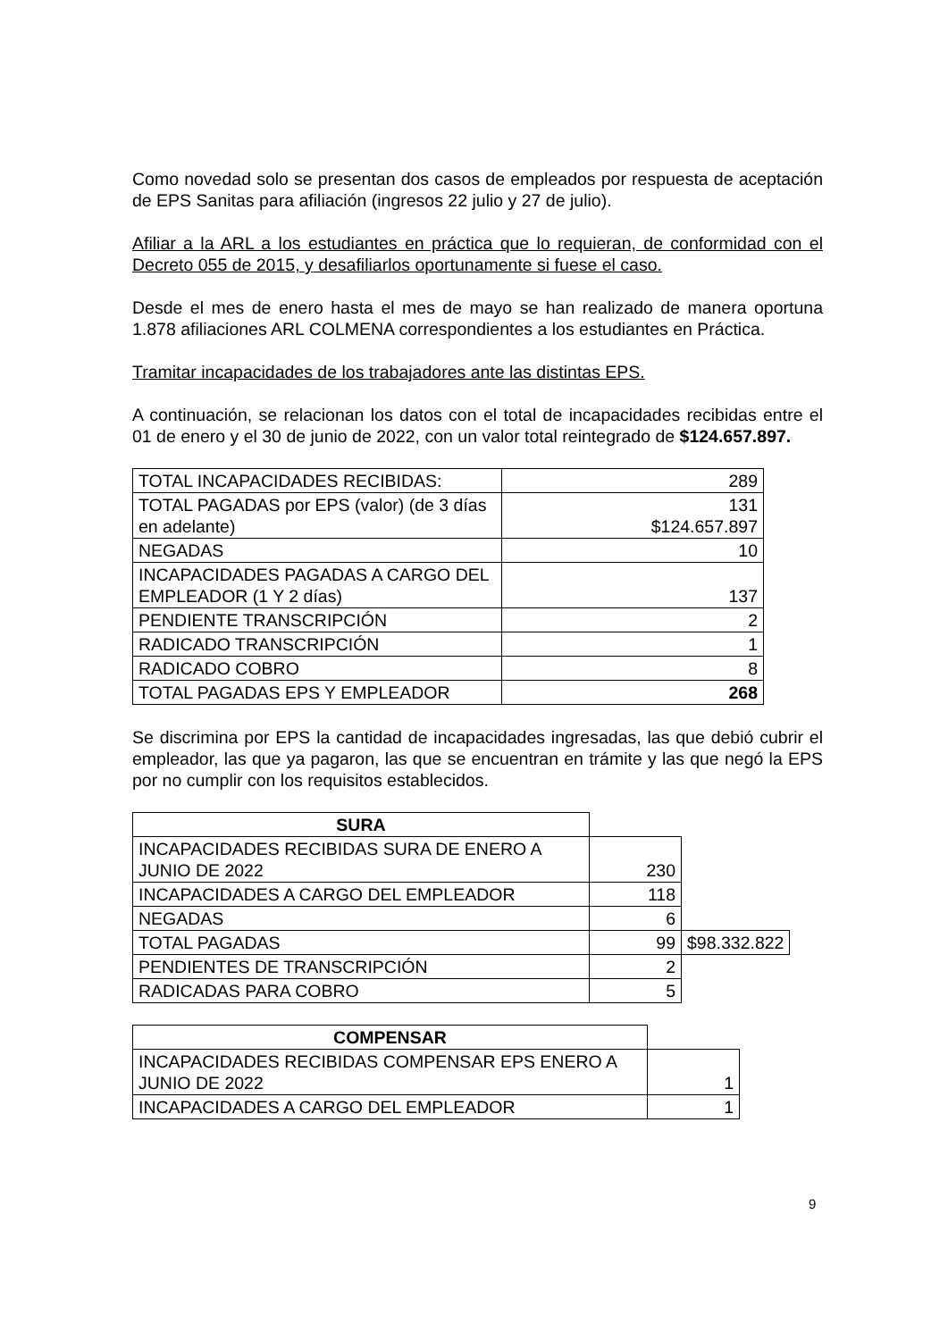Como novedad solo se presentan dos casos de empleados por respuesta de aceptación de EPS Sanitas para afiliación (ingresos 22 julio y 27 de julio).
Afiliar a la ARL a los estudiantes en práctica que lo requieran, de conformidad con el Decreto 055 de 2015, y desafiliarlos oportunamente si fuese el caso.
Desde el mes de enero hasta el mes de mayo se han realizado de manera oportuna 1.878 afiliaciones ARL COLMENA correspondientes a los estudiantes en Práctica.
Tramitar incapacidades de los trabajadores ante las distintas EPS.
A continuación, se relacionan los datos con el total de incapacidades recibidas entre el 01 de enero y el 30 de junio de 2022, con un valor total reintegrado de $124.657.897.
| TOTAL INCAPACIDADES RECIBIDAS: | 289 |
| TOTAL PAGADAS por EPS (valor) (de 3 días en adelante) | 131 $124.657.897 |
| NEGADAS | 10 |
| INCAPACIDADES PAGADAS A CARGO DEL EMPLEADOR (1 Y 2 días) | 137 |
| PENDIENTE TRANSCRIPCIÓN | 2 |
| RADICADO TRANSCRIPCIÓN | 1 |
| RADICADO COBRO | 8 |
| TOTAL PAGADAS EPS Y EMPLEADOR | 268 |
Se discrimina por EPS la cantidad de incapacidades ingresadas, las que debió cubrir el empleador, las que ya pagaron, las que se encuentran en trámite y las que negó la EPS por no cumplir con los requisitos establecidos.
| SURA | | |
| INCAPACIDADES RECIBIDAS SURA DE ENERO A JUNIO DE 2022 | 230 | |
| INCAPACIDADES A CARGO DEL EMPLEADOR | 118 | |
| NEGADAS | 6 | |
| TOTAL PAGADAS | 99 | $98.332.822 |
| PENDIENTES DE TRANSCRIPCIÓN | 2 | |
| RADICADAS PARA COBRO | 5 | |
| COMPENSAR | |
| INCAPACIDADES RECIBIDAS COMPENSAR EPS ENERO A JUNIO DE 2022 | 1 |
| INCAPACIDADES A CARGO DEL EMPLEADOR | 1 |
9